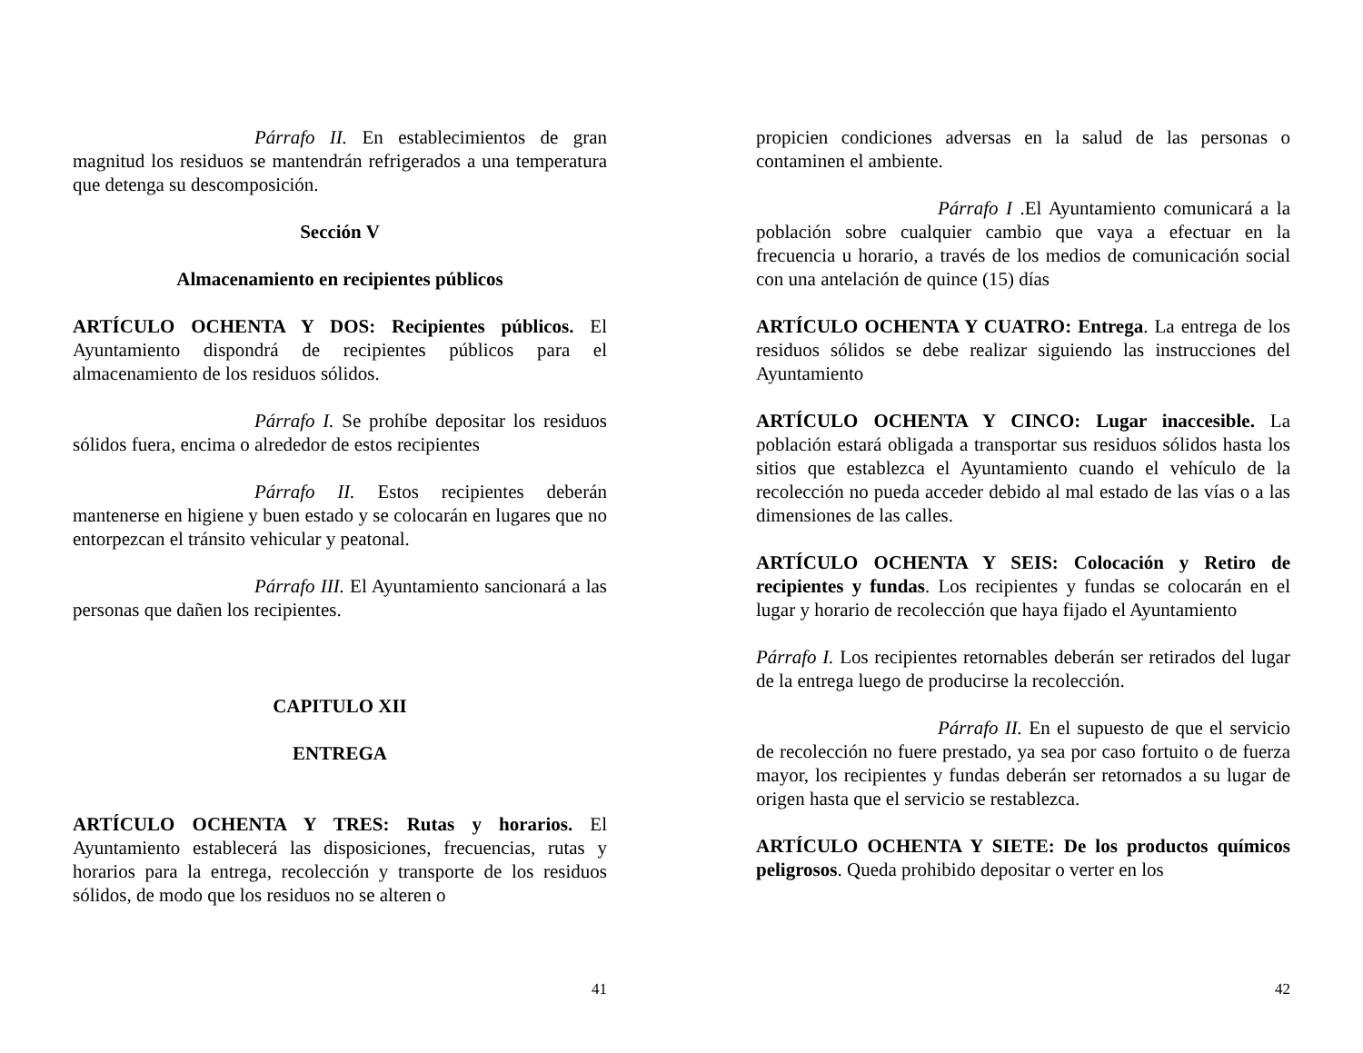Párrafo II. En establecimientos de gran magnitud los residuos se mantendrán refrigerados a una temperatura que detenga su descomposición.
Sección V
Almacenamiento en recipientes públicos
ARTÍCULO OCHENTA Y DOS: Recipientes públicos. El Ayuntamiento dispondrá de recipientes públicos para el almacenamiento de los residuos sólidos.
Párrafo I. Se prohíbe depositar los residuos sólidos fuera, encima o alrededor de estos recipientes
Párrafo II. Estos recipientes deberán mantenerse en higiene y buen estado y se colocarán en lugares que no entorpezcan el tránsito vehicular y peatonal.
Párrafo III. El Ayuntamiento sancionará a las personas que dañen los recipientes.
CAPITULO XII
ENTREGA
ARTÍCULO OCHENTA Y TRES: Rutas y horarios. El Ayuntamiento establecerá las disposiciones, frecuencias, rutas y horarios para la entrega, recolección y transporte de los residuos sólidos, de modo que los residuos no se alteren o
41
propicien condiciones adversas en la salud de las personas o contaminen el ambiente.
Párrafo I .El Ayuntamiento comunicará a la población sobre cualquier cambio que vaya a efectuar en la frecuencia u horario, a través de los medios de comunicación social con una antelación de quince (15) días
ARTÍCULO OCHENTA Y CUATRO: Entrega. La entrega de los residuos sólidos se debe realizar siguiendo las instrucciones del Ayuntamiento
ARTÍCULO OCHENTA Y CINCO: Lugar inaccesible. La población estará obligada a transportar sus residuos sólidos hasta los sitios que establezca el Ayuntamiento cuando el vehículo de la recolección no pueda acceder debido al mal estado de las vías o a las dimensiones de las calles.
ARTÍCULO OCHENTA Y SEIS: Colocación y Retiro de recipientes y fundas. Los recipientes y fundas se colocarán en el lugar y horario de recolección que haya fijado el Ayuntamiento
Párrafo I. Los recipientes retornables deberán ser retirados del lugar de la entrega luego de producirse la recolección.
Párrafo II. En el supuesto de que el servicio de recolección no fuere prestado, ya sea por caso fortuito o de fuerza mayor, los recipientes y fundas deberán ser retornados a su lugar de origen hasta que el servicio se restablezca.
ARTÍCULO OCHENTA Y SIETE: De los productos químicos peligrosos. Queda prohibido depositar o verter en los
42